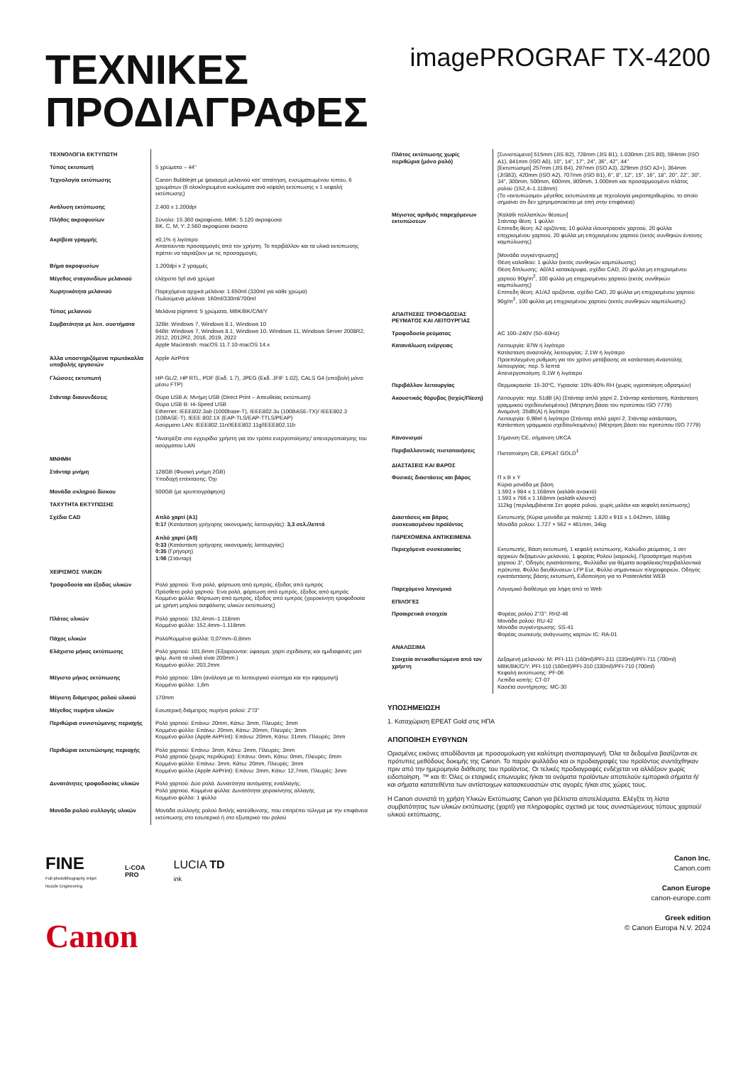ΤΕΧΝΙΚΕΣ
ΠΡΟΔΙΑΓΡΑΦΕΣ
imagePROGRAF TX-4200
| ΤΕΧΝΟΛΟΓΙΑ ΕΚΤΥΠΩΤΗ | |
| Τύπος εκτυπωτή | 5 χρώματα – 44" |
| Τεχνολογία εκτύπωσης | Canon Bubblejet με ψεκασμό μελανιού κατ' απαίτηση, ενσωματωμένου τύπου, 6 χρωμάτων (6 ολοκληρωμένα κυκλώματα ανά κεφαλή εκτύπωσης x 1 κεφαλή εκτύπωσης) |
| Ανάλυση εκτύπωσης | 2.400 x 1.200dpi |
| Πλήθος ακροφυσίων | Σύνολο: 15.360 ακροφύσια, MBK: 5.120 ακροφύσια BK, C, M, Y: 2.560 ακροφύσια έκαστο |
| Ακρίβεια γραμμής | ±0,1% ή λιγότερο Απαιτούνται προσαρμογές από τον χρήστη. Το περιβάλλον και τα υλικά εκτύπωσης πρέπει να ταιριάζουν με τις προσαρμογές. |
| Βήμα ακροφυσίων | 1.200dpi x 2 γραμμές |
| Μέγεθος σταγονιδίων μελανιού | ελάχιστο 5pl ανά χρώμα |
| Χωρητικότητα μελανιού | Παρεχόμενα αρχικά μελάνια: 1.650ml (330ml για κάθε χρώμα) Πωλούμενα μελάνια: 160ml/330ml/700ml |
| Τύπος μελανιού | Μελάνια pigment: 5 χρώματα, MBK/BK/C/M/Y |
| Συμβατότητα με λειτ. συστήματα | 32Bit: Windows 7, Windows 8.1, Windows 10 64Bit: Windows 7, Windows 8.1, Windows 10, Windows 11, Windows Server 2008R2, 2012, 2012R2, 2016, 2019, 2022 Apple Macintosh: macOS 11.7.10-macOS 14.x |
| Άλλα υποστηριζόμενα πρωτόκολλα υποβολής εργασιών | Apple AirPrint |
| Γλώσσες εκτυπωτή | HP-GL/2, HP RTL, PDF (Εκδ. 1.7), JPEG (Εκδ. JFIF 1.02), CALS G4 (υποβολή μόνο μέσω FTP) |
| Στάνταρ διασυνδέσεις | Θύρα USB A: Μνήμη USB (Direct Print – Απευθείας εκτύπωση) Θύρα USB B: Hi-Speed USB Ethernet: IEEE802.3ab (1000base-T), IEEE802.3u (100BASE-TX)/ IEEE802.3 (10BASE-T), IEEE 802.1X (EAP-TLS/EAP-TTLS/PEAP) Ασύρματο LAN: IEEE802.11n/IEEE802.11g/IEEE802.11b *Ανατρέξτε στο εγχειρίδιο χρήστη για τον τρόπο ενεργοποίησης/ απενεργοποίησης του ασύρματου LAN |
| ΜΝΗΜΗ | |
| Στάνταρ μνήμη | 128GB (Φυσική μνήμη 2GB) Υποδοχή επέκτασης: Όχι |
| Μονάδα σκληρού δίσκου | 500GB (με κρυπτογράφηση) |
| ΤΑΧΥΤΗΤΑ ΕΚΤΥΠΩΣΗΣ | |
| Σχέδιο CAD | Απλό χαρτί (A1) 0:17 (Κατάσταση γρήγορης οικονομικής λειτουργίας): 3,3 σελ./λεπτό Απλό χαρτί (A0) 0:33 (Κατάσταση γρήγορης οικονομικής λειτουργίας) 0:35 (Γρήγορη) 1:06 (Στάνταρ) |
| ΧΕΙΡΙΣΜΟΣ ΥΛΙΚΩΝ | |
| Τροφοδοσία και έξοδος υλικών | Ρολό χαρτιού: Ένα ρολό, φόρτωση από εμπρός, έξοδος από εμπρός Πρόσθετο ρολό χαρτιού: Ένα ρολό, φόρτωση από εμπρός, έξοδος από εμπρός Κομμένο φύλλο: Φόρτωση από εμπρός, έξοδος από εμπρός (χειροκίνητη τροφοδοσία με χρήση μοχλού ασφάλισης υλικών εκτύπωσης) |
| Πλάτος υλικών | Ρολό χαρτιού: 152,4mm–1.118mm Κομμένο φύλλο: 152,4mm–1.118mm |
| Πάχος υλικών | Ρολό/Κομμένα φύλλα: 0,07mm–0,8mm |
| Ελάχιστο μήκος εκτύπωσης | Ρολό χαρτιού: 101,6mm (Εξαιρούνται: ύφασμα, χαρτί σχεδίασης και ημιδιαφανές ματ φιλμ. Αυτά τα υλικά είναι 200mm.) Κομμένο φύλλο: 203,2mm |
| Μέγιστο μήκος εκτύπωσης | Ρολό χαρτιού: 18m (ανάλογα με το λειτουργικό σύστημα και την εφαρμογή) Κομμένο φύλλο: 1,6m |
| Μέγιστη διάμετρος ρολού υλικού | 170mm |
| Μέγεθος πυρήνα υλικών | Εσωτερική διάμετρος πυρήνα ρολού: 2"/3" |
| Περιθώρια συνιστώμενης περιοχής | Ρολό χαρτιού: Επάνω: 20mm, Κάτω: 3mm, Πλευρές: 3mm Κομμένο φύλλο: Επάνω: 20mm, Κάτω: 20mm, Πλευρές: 3mm Κομμένο φύλλο (Apple AirPrint): Επάνω: 20mm, Κάτω: 31mm, Πλευρές: 3mm |
| Περιθώρια εκτυπώσιμης περιοχής | Ρολό χαρτιού: Επάνω: 3mm, Κάτω: 3mm, Πλευρές: 3mm Ρολό χαρτιού (χωρίς περιθώρια): Επάνω: 0mm, Κάτω: 0mm, Πλευρές: 0mm Κομμένο φύλλο: Επάνω: 3mm, Κάτω: 20mm, Πλευρές: 3mm Κομμένο φύλλο (Apple AirPrint): Επάνω: 3mm, Κάτω: 12,7mm, Πλευρές: 3mm |
| Δυνατότητες τροφοδοσίας υλικών | Ρολό χαρτιού: Δύο ρολά. Δυνατότητα αυτόματης εναλλαγής. Ρολό χαρτιού, Κομμένα φύλλα: Δυνατότητα χειροκίνητης αλλαγής Κομμένο φύλλο: 1 φύλλο |
| Μονάδα ρολού συλλογής υλικών | Μονάδα συλλογής ρολού διπλής κατεύθυνσης, που επιτρέπει τύλιγμα με την επιφάνεια εκτύπωσης στο εσωτερικό ή στο εξωτερικό του ρολού |
| Πλάτος εκτύπωσης χωρίς περιθώρια (μόνο ρολό) | [Συνιστώμενο] 515mm (JIS B2), 728mm (JIS B1), 1.030mm (JIS B0), 594mm (ISO A1), 841mm (ISO A0), 10", 14", 17", 24", 36", 42", 44" [Εκτυπώσιμο] 257mm (JIS B4), 297mm (ISO A3), 329mm (ISO A3+), 364mm (JISB3), 420mm (ISO A2), 707mm (ISO B1), 6", 8", 12", 15", 16", 18", 20", 22", 30", 34", 300mm, 500mm, 600mm, 800mm, 1.000mm και προσαρμοσμένο πλάτος ρολού (152,4–1.118mm) (Το «εκτυπώσιμο» μέγεθος εκτυπώνεται με τεχνολογία μικροπεριθωρίου, το οποίο σημαίνει ότι δεν χρησιμοποιείται με οπή στην επιφάνεια) |
| Μέγιστος αριθμός παρεχόμενων εκτυπώσεων | [Καλάθι πολλαπλών θέσεων] Στάνταρ θέση: 1 φύλλο Επίπεδη θέση: A2 οριζόντια, 10 φύλλα ιλουστρασιόν χαρτιού, 20 φύλλα επιχρισμένου χαρτιού, 20 φύλλα μη επιχρισμένου χαρτιού (εκτός συνθηκών έντονης καμπύλωσης) [Μονάδα συγκέντρωσης] Θέση καλαθιού: 1 φύλλο (εκτός συνθηκών καμπύλωσης) Θέση δίπλωσης: A0/A1 κατακόρυφα, σχέδιο CAD, 20 φύλλα μη επιχρισμένου χαρτιού 90g/m<sup>2</sup>, 100 φύλλα μη επιχρισμένου χαρτιού (εκτός συνθηκών καμπύλωσης) Επίπεδη θέση: A1/A2 οριζόντια, σχέδιο CAD, 20 φύλλα μη επιχρισμένου χαρτιού 90g/m<sup>2</sup>, 100 φύλλα μη επιχρισμένου χαρτιού (εκτός συνθηκών καμπύλωσης) |
| ΑΠΑΙΤΗΣΕΙΣ ΤΡΟΦΟΔΟΣΙΑΣ ΡΕΥΜΑΤΟΣ ΚΑΙ ΛΕΙΤΟΥΡΓΙΑΣ | |
| Τροφοδοσία ρεύματος | AC 100–240V (50–60Hz) |
| Κατανάλωση ενέργειας | Λειτουργία: 87W ή λιγότερο Κατάσταση αναστολής λειτουργίας: 2,1W ή λιγότερο Προεπιλεγμένη ρύθμιση για τον χρόνο μετάβασης σε κατάσταση Αναστολής λειτουργίας: περ. 5 λεπτά Απενεργοποίηση: 0,1W ή λιγότερο |
| Περιβάλλον λειτουργίας | Θερμοκρασία: 15-30°C, Υγρασία: 10%-80% RH (χωρίς υγροποίηση υδρατμών) |
| Ακουστικός θόρυβος (Ισχύς/Πίεση) | Λειτουργία: περ. 51dB (A) (Στάνταρ απλό χαρτί 2, Στάνταρ κατάσταση, Κατάσταση γραμμικού σχεδίου/κειμένου) (Μέτρηση βάσει του προτύπου ISO 7779) Αναμονή: 35dB(A) ή λιγότερο Λειτουργία: 6,9Bel ή λιγότερο (Στάνταρ απλό χαρτί 2, Στάνταρ κατάσταση, Κατάσταση γραμμικού σχεδίου/κειμένου) (Μέτρηση βάσει του προτύπου ISO 7779) |
| Κανονισμοί | Σήμανση CE, σήμανση UKCA |
| Περιβαλλοντικές πιστοποιήσεις | Πιστοποίηση CB, EPEAT GOLD<sup>1</sup> |
| ΔΙΑΣΤΑΣΕΙΣ ΚΑΙ ΒΑΡΟΣ | |
| Φυσικές διαστάσεις και βάρος | Π x Β x Υ Κύρια μονάδα με βάση 1.593 x 984 x 1.168mm (καλάθι ανοικτό) 1.593 x 766 x 1.168mm (καλάθι κλειστό) 112kg (περιλαμβάνεται Σετ φορέα ρολού, χωρίς μελάνι και κεφαλή εκτύπωσης) |
| Διαστάσεις και βάρος συσκευασμένου προϊόντος | Εκτυπωτής (Κύρια μονάδα με παλέτα): 1.820 x 915 x 1.042mm, 168kg Μονάδα ρολού: 1.727 × 562 × 461mm, 34kg |
| ΠΑΡΕΧΟΜΕΝΑ ΑΝΤΙΚΕΙΜΕΝΑ | |
| Περιεχόμενα συσκευασίας | Εκτυπωτής, Βάση εκτυπωτή, 1 κεφαλή εκτύπωσης, Καλώδιο ρεύματος, 1 σετ αρχικών δεξαμενών μελανιού, 1 φορέας Ρολού (καρούλι), Προσάρτημα πυρήνα χαρτιού 3", Οδηγός εγκατάστασης, Φυλλάδιο για θέματα ασφάλειας/περιβαλλοντικά πρότυπα, Φύλλο διευθύνσεων LFP Eur, Φύλλο σημαντικών πληροφοριών, Οδηγός εγκατάστασης βάσης εκτυπωτή, Ειδοποίηση για το PosterArtist WEB |
| Παρεχόμενο λογισμικό | Λογισμικό διαθέσιμο για λήψη από το Web |
| ΕΠΙΛΟΓΕΣ | |
| Προαιρετικά στοιχεία | Φορέας ρολού 2"/3": RH2-46 Μονάδα ρολού: RU-42 Μονάδα συγκέντρωσης: SS-41 Φορέας συσκευής ανάγνωσης καρτών IC: RA-01 |
| ΑΝΑΛΩΣΙΜΑ | |
| Στοιχεία αντικαθιστώμενα από τον χρήστη | Δεξαμενή μελανιού: M: PFI-111 (160ml)/PFI-311 (330ml)/PFI-711 (700ml) MBK/BK/C/Y: PFI-110 (160ml)/PFI-310 (330ml)/PFI-710 (700ml) Κεφαλή εκτύπωσης: PF-06 Λεπίδα κοπής: CT-07 Κασέτα συντήρησης: MC-30 |
ΥΠΟΣΗΜΕΙΩΣΗ
1. Καταχώριση EPEAT Gold στις ΗΠΑ
ΑΠΟΠΟΙΗΣΗ ΕΥΘΥΝΩΝ
Ορισμένες εικόνες αποδίδονται με προσομοίωση για καλύτερη αναπαραγωγή. Όλα τα δεδομένα βασίζονται σε πρότυπες μεθόδους δοκιμής της Canon. Το παρόν φυλλάδιο και οι προδιαγραφές του προϊόντος συντάχθηκαν πριν από την ημερομηνία διάθεσης του προϊόντος. Οι τελικές προδιαγραφές ενδέχεται να αλλάξουν χωρίς ειδοποίηση. ™ και ®: Όλες οι εταιρικές επωνυμίες ή/και τα ονόματα προϊόντων αποτελούν εμπορικά σήματα ή/και σήματα κατατεθέντα των αντίστοιχων κατασκευαστών στις αγορές ή/και στις χώρες τους.
Η Canon συνιστά τη χρήση Υλικών Εκτύπωσης Canon για βέλτιστα αποτελέσματα. Ελέγξτε τη λίστα συμβατότητας των υλικών εκτύπωσης (χαρτί) για πληροφορίες σχετικά με τους συνιστώμενους τύπους χαρτιού/υλικού εκτύπωσης.
FINE
Full-photolithography Inkjet
Nozzle Engineering
L-COA
PRO
LUCIA TD
ink
Canon
Canon Inc.
Canon.com
Canon Europe
canon-europe.com
Greek edition
© Canon Europa N.V. 2024